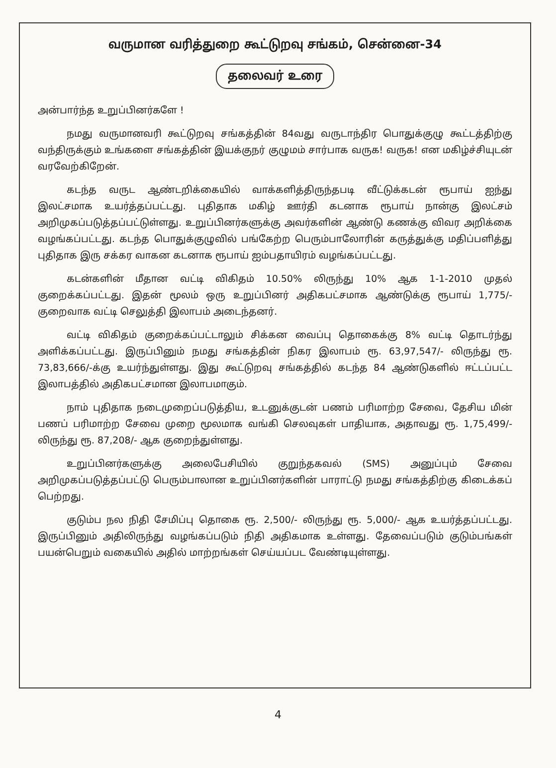வருமான வரித்துறை கூட்டுறவு சங்கம், சென்னை-34
தலைவர் உரை
அன்பார்ந்த உறுப்பினர்களே !
நமது வருமானவரி கூட்டுறவு சங்கத்தின் 84வது வருடாந்திர பொதுக்குழு கூட்டத்திற்கு வந்திருக்கும் உங்களை சங்கத்தின் இயக்குநர் குழுமம் சார்பாக வருக! வருக! என மகிழ்ச்சியுடன் வரவேற்கிறேன்.
கடந்த வருட ஆண்டறிக்கையில் வாக்களித்திருந்தபடி வீட்டுக்கடன் ரூபாய் ஐந்து இலட்சமாக உயர்த்தப்பட்டது. புதிதாக மகிழ் ஊர்தி கடனாக ரூபாய் நான்கு இலட்சம் அறிமுகப்படுத்தப்பட்டுள்ளது. உறுப்பினர்களுக்கு அவர்களின் ஆண்டு கணக்கு விவர அறிக்கை வழங்கப்பட்டது. கடந்த பொதுக்குழுவில் பங்கேற்ற பெரும்பாலோரின் கருத்துக்கு மதிப்பளித்து புதிதாக இரு சக்கர வாகன கடனாக ரூபாய் ஐம்பதாயிரம் வழங்கப்பட்டது.
கடன்களின் மீதான வட்டி விகிதம் 10.50% லிருந்து 10% ஆக 1-1-2010 முதல் குறைக்கப்பட்டது. இதன் மூலம் ஒரு உறுப்பினர் அதிகபட்சமாக ஆண்டுக்கு ரூபாய் 1,775/- குறைவாக வட்டி செலுத்தி இலாபம் அடைந்தனர்.
வட்டி விகிதம் குறைக்கப்பட்டாலும் சிக்கன வைப்பு தொகைக்கு 8% வட்டி தொடர்ந்து அளிக்கப்பட்டது. இருப்பினும் நமது சங்கத்தின் நிகர இலாபம் ரூ. 63,97,547/- லிருந்து ரூ. 73,83,666/-க்கு உயர்ந்துள்ளது. இது கூட்டுறவு சங்கத்தில் கடந்த 84 ஆண்டுகளில் ஈட்டப்பட்ட இலாபத்தில் அதிகபட்சமான இலாபமாகும்.
நாம் புதிதாக நடைமுறைப்படுத்திய, உடனுக்குடன் பணம் பரிமாற்ற சேவை, தேசிய மின் பணப் பரிமாற்ற சேவை முறை மூலமாக வங்கி செலவுகள் பாதியாக, அதாவது ரூ. 1,75,499/-லிருந்து ரூ. 87,208/- ஆக குறைந்துள்ளது.
உறுப்பினர்களுக்கு அலைபேசியில் குறுந்தகவல் (SMS) அனுப்பும் சேவை அறிமுகப்படுத்தப்பட்டு பெரும்பாலான உறுப்பினர்களின் பாராட்டு நமது சங்கத்திற்கு கிடைக்கப் பெற்றது.
குடும்ப நல நிதி சேமிப்பு தொகை ரூ. 2,500/- லிருந்து ரூ. 5,000/- ஆக உயர்த்தப்பட்டது. இருப்பினும் அதிலிருந்து வழங்கப்படும் நிதி அதிகமாக உள்ளது. தேவைப்படும் குடும்பங்கள் பயன்பெறும் வகையில் அதில் மாற்றங்கள் செய்யப்பட வேண்டியுள்ளது.
4